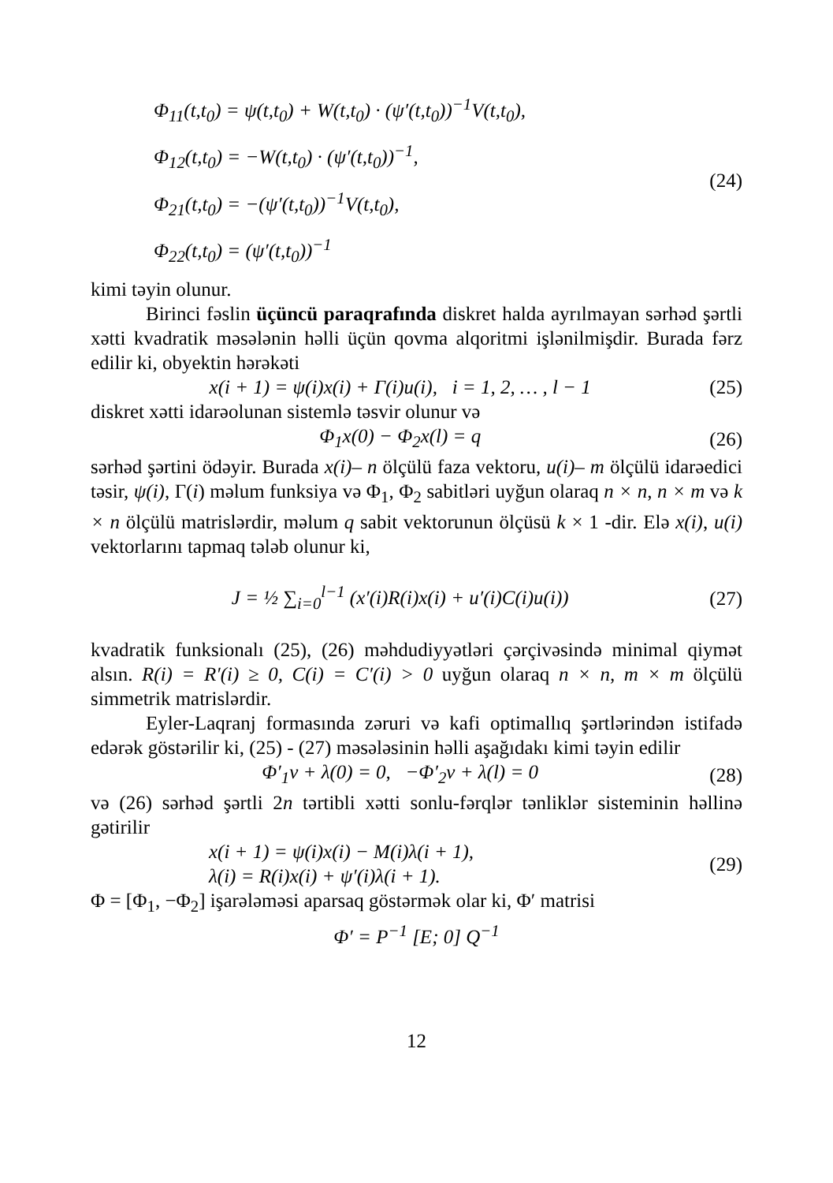Φ<sub>11</sub>(t,t<sub>0</sub>) = ψ(t,t<sub>0</sub>) + W(t,t<sub>0</sub>) · (ψ′(t,t<sub>0</sub>))<sup>−1</sup>V(t,t<sub>0</sub>),
Φ<sub>12</sub>(t,t<sub>0</sub>) = −W(t,t<sub>0</sub>) · (ψ′(t,t<sub>0</sub>))<sup>−1</sup>,
Φ<sub>21</sub>(t,t<sub>0</sub>) = −(ψ′(t,t<sub>0</sub>))<sup>−1</sup>V(t,t<sub>0</sub>),
Φ<sub>22</sub>(t,t<sub>0</sub>) = (ψ′(t,t<sub>0</sub>))<sup>−1</sup>
(24)
kimi təyin olunur.
Birinci fəslin üçüncü paraqrafında diskret halda ayrılmayan sərhəd şərtli xətti kvadratik məsələnin həlli üçün qovma alqoritmi işlənilmişdir. Burada fərz edilir ki, obyektin hərəkəti
x(i + 1) = ψ(i)x(i) + Γ(i)u(i), i = 1, 2, … , l − 1 (25)
diskret xətti idarəolunan sistemlə təsvir olunur və
Φ<sub>1</sub>x(0) − Φ<sub>2</sub>x(l) = q (26)
sərhəd şərtini ödəyir. Burada x(i)– n ölçülü faza vektoru, u(i)– m ölçülü idarəedici təsir, ψ(i), Γ(i) məlum funksiya və Φ<sub>1</sub>, Φ<sub>2</sub> sabitləri uyğun olaraq n × n, n × m və k × n ölçülü matrislərdir, məlum q sabit vektorunun ölçüsü k × 1 -dir. Elə x(i), u(i) vektorlarını tapmaq tələb olunur ki,
J = ½ ∑<sub>i=0</sub><sup>l−1</sup> (x′(i)R(i)x(i) + u′(i)C(i)u(i)) (27)
kvadratik funksionalı (25), (26) məhdudiyyətləri çərçivəsində minimal qiymət alsın. R(i) = R′(i) ≥ 0, C(i) = C′(i) > 0 uyğun olaraq n × n, m × m ölçülü simmetrik matrislərdir.
Eyler-Laqranj formasında zəruri və kafi optimallıq şərtlərindən istifadə edərək göstərilir ki, (25) - (27) məsələsinin həlli aşağıdakı kimi təyin edilir
Φ′<sub>1</sub>ν + λ(0) = 0, −Φ′<sub>2</sub>ν + λ(l) = 0 (28)
və (26) sərhəd şərtli 2n tərtibli xətti sonlu-fərqlər tənliklər sisteminin həllinə gətirilir
x(i + 1) = ψ(i)x(i) − M(i)λ(i + 1),
λ(i) = R(i)x(i) + ψ′(i)λ(i + 1).
(29)
Φ = [Φ<sub>1</sub>, −Φ<sub>2</sub>] işarələməsi aparsaq göstərmək olar ki, Φ′ matrisi
Φ′ = P<sup>−1</sup> [E; 0] Q<sup>−1</sup>
12